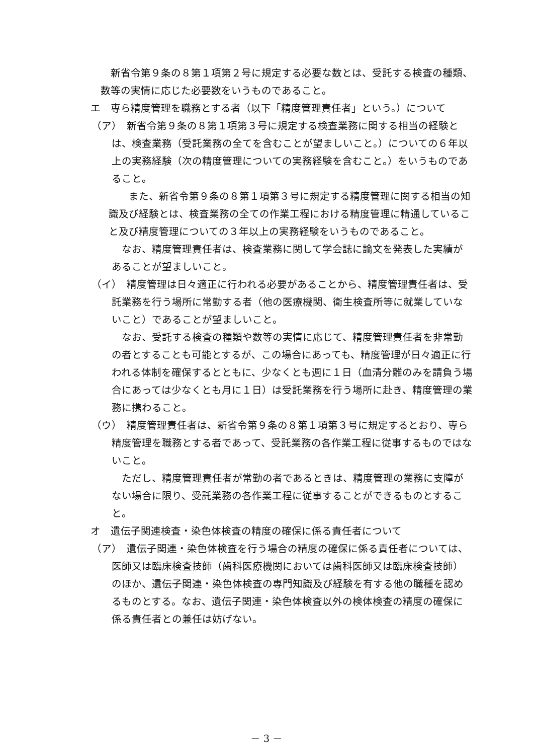新省令第９条の８第１項第２号に規定する必要な数とは、受託する検査の種類、数等の実情に応じた必要数をいうものであること。
エ　専ら精度管理を職務とする者（以下「精度管理責任者」という。）について
（ア）　新省令第９条の８第１項第３号に規定する検査業務に関する相当の経験とは、検査業務（受託業務の全てを含むことが望ましいこと。）についての６年以上の実務経験（次の精度管理についての実務経験を含むこと。）をいうものであること。
　また、新省令第９条の８第１項第３号に規定する精度管理に関する相当の知識及び経験とは、検査業務の全ての作業工程における精度管理に精通していること及び精度管理についての３年以上の実務経験をいうものであること。
なお、精度管理責任者は、検査業務に関して学会誌に論文を発表した実績があることが望ましいこと。
（イ）　精度管理は日々適正に行われる必要があることから、精度管理責任者は、受託業務を行う場所に常勤する者（他の医療機関、衛生検査所等に就業していないこと）であることが望ましいこと。
なお、受託する検査の種類や数等の実情に応じて、精度管理責任者を非常勤の者とすることも可能とするが、この場合にあっても、精度管理が日々適正に行われる体制を確保するとともに、少なくとも週に１日（血清分離のみを請負う場合にあっては少なくとも月に１日）は受託業務を行う場所に赴き、精度管理の業務に携わること。
（ウ）　精度管理責任者は、新省令第９条の８第１項第３号に規定するとおり、専ら精度管理を職務とする者であって、受託業務の各作業工程に従事するものではないこと。
ただし、精度管理責任者が常勤の者であるときは、精度管理の業務に支障がない場合に限り、受託業務の各作業工程に従事することができるものとすること。
オ　遺伝子関連検査・染色体検査の精度の確保に係る責任者について
（ア）　遺伝子関連・染色体検査を行う場合の精度の確保に係る責任者については、医師又は臨床検査技師（歯科医療機関においては歯科医師又は臨床検査技師）のほか、遺伝子関連・染色体検査の専門知識及び経験を有する他の職種を認めるものとする。なお、遺伝子関連・染色体検査以外の検体検査の精度の確保に係る責任者との兼任は妨げない。
－ 3 －